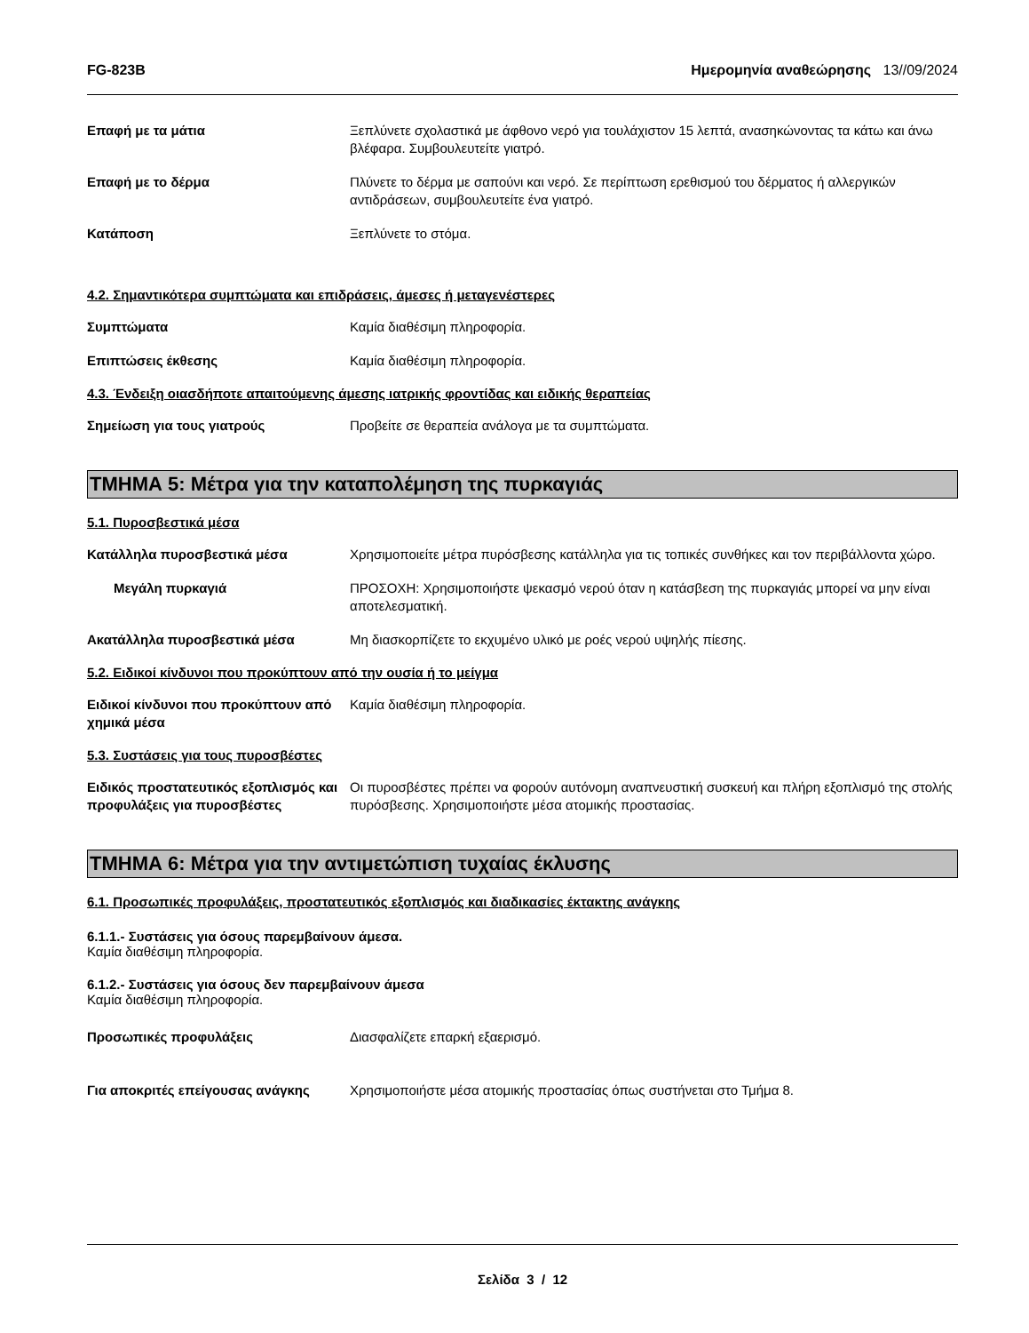FG-823B Ημερομηνία αναθεώρησης 13//09/2024
Επαφή με τα μάτια Ξεπλύνετε σχολαστικά με άφθονο νερό για τουλάχιστον 15 λεπτά, ανασηκώνοντας τα κάτω και άνω βλέφαρα. Συμβουλευτείτε γιατρό.
Επαφή με το δέρμα Πλύνετε το δέρμα με σαπούνι και νερό. Σε περίπτωση ερεθισμού του δέρματος ή αλλεργικών αντιδράσεων, συμβουλευτείτε ένα γιατρό.
Κατάποση Ξεπλύνετε το στόμα.
4.2. Σημαντικότερα συμπτώματα και επιδράσεις, άμεσες ή μεταγενέστερες
Συμπτώματα Καμία διαθέσιμη πληροφορία.
Επιπτώσεις έκθεσης Καμία διαθέσιμη πληροφορία.
4.3. Ένδειξη οιασδήποτε απαιτούμενης άμεσης ιατρικής φροντίδας και ειδικής θεραπείας
Σημείωση για τους γιατρούς Προβείτε σε θεραπεία ανάλογα με τα συμπτώματα.
ΤΜΗΜΑ 5: Μέτρα για την καταπολέμηση της πυρκαγιάς
5.1. Πυροσβεστικά μέσα
Κατάλληλα πυροσβεστικά μέσα Χρησιμοποιείτε μέτρα πυρόσβεσης κατάλληλα για τις τοπικές συνθήκες και τον περιβάλλοντα χώρο.
Μεγάλη πυρκαγιά ΠΡΟΣΟΧΗ: Χρησιμοποιήστε ψεκασμό νερού όταν η κατάσβεση της πυρκαγιάς μπορεί να μην είναι αποτελεσματική.
Ακατάλληλα πυροσβεστικά μέσα Μη διασκορπίζετε το εκχυμένο υλικό με ροές νερού υψηλής πίεσης.
5.2. Ειδικοί κίνδυνοι που προκύπτουν από την ουσία ή το μείγμα
Ειδικοί κίνδυνοι που προκύπτουν από χημικά μέσα
Καμία διαθέσιμη πληροφορία.
5.3. Συστάσεις για τους πυροσβέστες
Ειδικός προστατευτικός εξοπλισμός και προφυλάξεις για πυροσβέστες
Οι πυροσβέστες πρέπει να φορούν αυτόνομη αναπνευστική συσκευή και πλήρη εξοπλισμό της στολής πυρόσβεσης. Χρησιμοποιήστε μέσα ατομικής προστασίας.
ΤΜΗΜΑ 6: Μέτρα για την αντιμετώπιση τυχαίας έκλυσης
6.1. Προσωπικές προφυλάξεις, προστατευτικός εξοπλισμός και διαδικασίες έκτακτης ανάγκης
6.1.1.- Συστάσεις για όσους παρεμβαίνουν άμεσα.
Καμία διαθέσιμη πληροφορία.
6.1.2.- Συστάσεις για όσους δεν παρεμβαίνουν άμεσα
Καμία διαθέσιμη πληροφορία.
Προσωπικές προφυλάξεις Διασφαλίζετε επαρκή εξαερισμό.
Για αποκριτές επείγουσας ανάγκης Χρησιμοποιήστε μέσα ατομικής προστασίας όπως συστήνεται στο Τμήμα 8.
Σελίδα 3 / 12